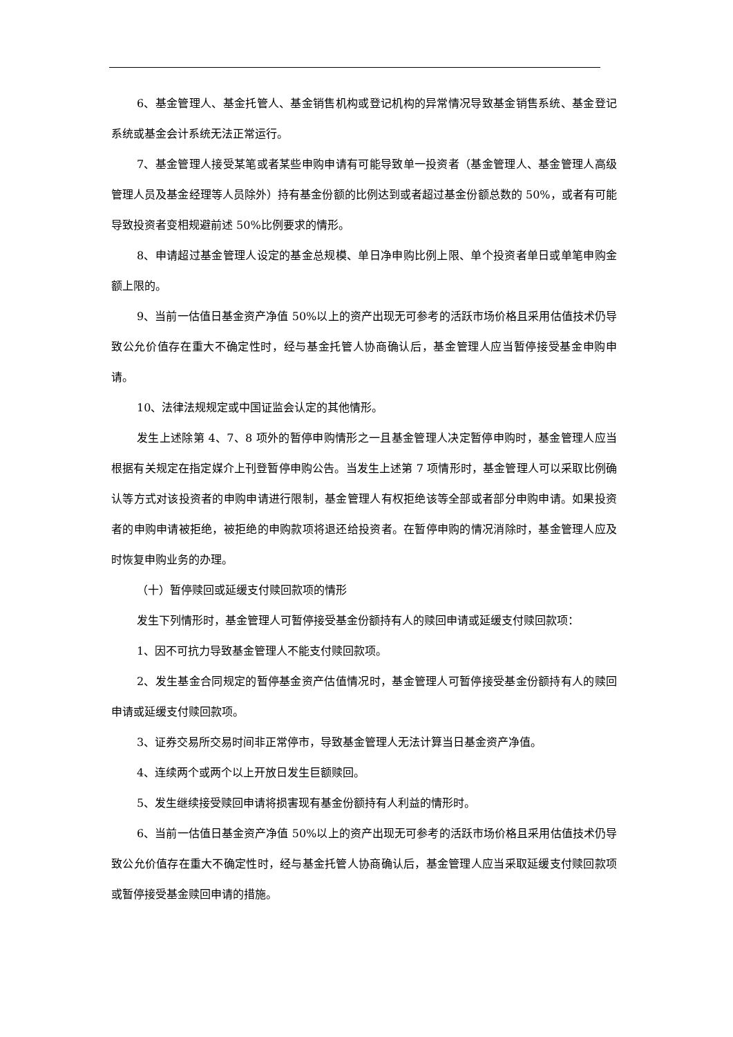6、基金管理人、基金托管人、基金销售机构或登记机构的异常情况导致基金销售系统、基金登记系统或基金会计系统无法正常运行。
7、基金管理人接受某笔或者某些申购申请有可能导致单一投资者（基金管理人、基金管理人高级管理人员及基金经理等人员除外）持有基金份额的比例达到或者超过基金份额总数的 50%，或者有可能导致投资者变相规避前述 50%比例要求的情形。
8、申请超过基金管理人设定的基金总规模、单日净申购比例上限、单个投资者单日或单笔申购金额上限的。
9、当前一估值日基金资产净值 50%以上的资产出现无可参考的活跃市场价格且采用估值技术仍导致公允价值存在重大不确定性时，经与基金托管人协商确认后，基金管理人应当暂停接受基金申购申请。
10、法律法规规定或中国证监会认定的其他情形。
发生上述除第 4、7、8 项外的暂停申购情形之一且基金管理人决定暂停申购时，基金管理人应当根据有关规定在指定媒介上刊登暂停申购公告。当发生上述第 7 项情形时，基金管理人可以采取比例确认等方式对该投资者的申购申请进行限制，基金管理人有权拒绝该等全部或者部分申购申请。如果投资者的申购申请被拒绝，被拒绝的申购款项将退还给投资者。在暂停申购的情况消除时，基金管理人应及时恢复申购业务的办理。
（十）暂停赎回或延缓支付赎回款项的情形
发生下列情形时，基金管理人可暂停接受基金份额持有人的赎回申请或延缓支付赎回款项：
1、因不可抗力导致基金管理人不能支付赎回款项。
2、发生基金合同规定的暂停基金资产估值情况时，基金管理人可暂停接受基金份额持有人的赎回申请或延缓支付赎回款项。
3、证券交易所交易时间非正常停市，导致基金管理人无法计算当日基金资产净值。
4、连续两个或两个以上开放日发生巨额赎回。
5、发生继续接受赎回申请将损害现有基金份额持有人利益的情形时。
6、当前一估值日基金资产净值 50%以上的资产出现无可参考的活跃市场价格且采用估值技术仍导致公允价值存在重大不确定性时，经与基金托管人协商确认后，基金管理人应当采取延缓支付赎回款项或暂停接受基金赎回申请的措施。